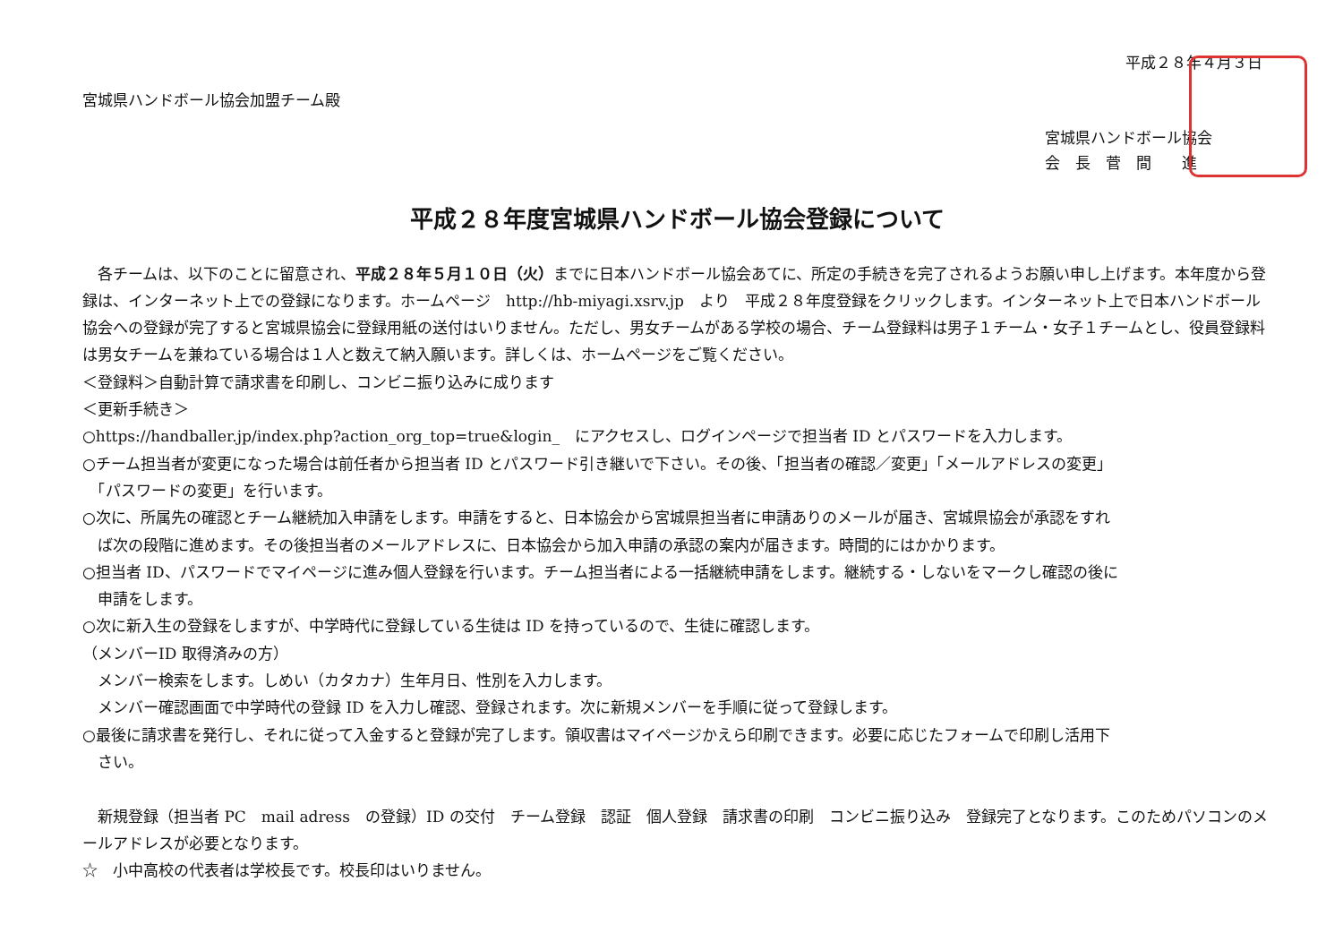平成２８年４月３日
宮城県ハンドボール協会加盟チーム殿
宮城県ハンドボール協会
会　長　菅　間　　進
平成２８年度宮城県ハンドボール協会登録について
　各チームは、以下のことに留意され、平成２８年５月１０日（火）までに日本ハンドボール協会あてに、所定の手続きを完了されるようお願い申し上げます。本年度から登録は、インターネット上での登録になります。ホームページ　http://hb-miyagi.xsrv.jp　より　平成２８年度登録をクリックします。インターネット上で日本ハンドボール協会への登録が完了すると宮城県協会に登録用紙の送付はいりません。ただし、男女チームがある学校の場合、チーム登録料は男子１チーム・女子１チームとし、役員登録料は男女チームを兼ねている場合は１人と数えて納入願います。詳しくは、ホームページをご覧ください。
＜登録料＞自動計算で請求書を印刷し、コンビニ振り込みに成ります
＜更新手続き＞
○https://handballer.jp/index.php?action_org_top=true&login_　にアクセスし、ログインページで担当者 ID とパスワードを入力します。
○チーム担当者が変更になった場合は前任者から担当者 ID とパスワード引き継いで下さい。その後、「担当者の確認／変更」「メールアドレスの変更」
　「パスワードの変更」を行います。
○次に、所属先の確認とチーム継続加入申請をします。申請をすると、日本協会から宮城県担当者に申請ありのメールが届き、宮城県協会が承認をすれ
　ば次の段階に進めます。その後担当者のメールアドレスに、日本協会から加入申請の承認の案内が届きます。時間的にはかかります。
○担当者 ID、パスワードでマイページに進み個人登録を行います。チーム担当者による一括継続申請をします。継続する・しないをマークし確認の後に
　申請をします。
○次に新入生の登録をしますが、中学時代に登録している生徒は ID を持っているので、生徒に確認します。
（メンバーID 取得済みの方）
　メンバー検索をします。しめい（カタカナ）生年月日、性別を入力します。
　メンバー確認画面で中学時代の登録 ID を入力し確認、登録されます。次に新規メンバーを手順に従って登録します。
○最後に請求書を発行し、それに従って入金すると登録が完了します。領収書はマイページかえら印刷できます。必要に応じたフォームで印刷し活用下
　さい。
　新規登録（担当者 PC　mail adress　の登録）ID の交付　チーム登録　認証　個人登録　請求書の印刷　コンビニ振り込み　登録完了となります。このためパソコンのメールアドレスが必要となります。
☆　小中高校の代表者は学校長です。校長印はいりません。